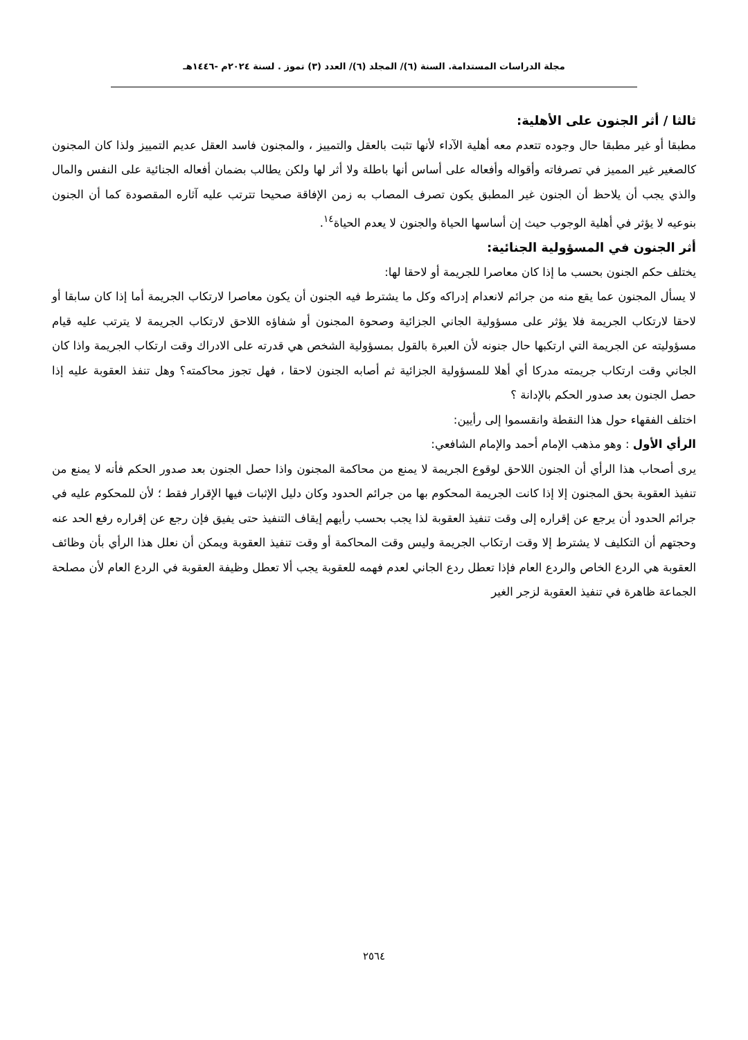مجلة الدراسات المستدامة. السنة (٦)/ المجلد (٦)/ العدد (٣) تموز . لسنة ٢٠٢٤م -١٤٤٦هـ
ثالثا / أثر الجنون على الأهلية:
مطبقا أو غير مطبقا حال وجوده تتعدم معه أهلية الآداء لأنها تثبت بالعقل والتمييز ، والمجنون فاسد العقل عديم التمييز ولذا كان المجنون كالصغير غير المميز في تصرفاته وأقواله وأفعاله على أساس أنها باطلة ولا أثر لها ولكن يطالب بضمان أفعاله الجنائية على النفس والمال والذي يجب أن يلاحظ أن الجنون غير المطبق يكون تصرف المصاب به زمن الإفاقة صحيحا تترتب عليه آثاره المقصودة كما أن الجنون بنوعيه لا يؤثر في أهلية الوجوب حيث إن أساسها الحياة والجنون لا يعدم الحياة<sup>١٤</sup>.
أثر الجنون في المسؤولية الجنائية:
يختلف حكم الجنون بحسب ما إذا كان معاصرا للجريمة أو لاحقا لها:
لا يسأل المجنون عما يقع منه من جرائم لانعدام إدراكه وكل ما يشترط فيه الجنون أن يكون معاصرا لارتكاب الجريمة أما إذا كان سابقا أو لاحقا لارتكاب الجريمة فلا يؤثر على مسؤولية الجاني الجزائية وصحوة المجنون أو شفاؤه اللاحق لارتكاب الجريمة لا يترتب عليه قيام مسؤوليته عن الجريمة التي ارتكبها حال جنونه لأن العبرة بالقول بمسؤولية الشخص هي قدرته على الادراك وقت ارتكاب الجريمة واذا كان الجاني وقت ارتكاب جريمته مدركا أي أهلا للمسؤولية الجزائية ثم أصابه الجنون لاحقا ، فهل تجوز محاكمته؟ وهل تنفذ العقوبة عليه إذا حصل الجنون بعد صدور الحكم بالإدانة ؟
اختلف الفقهاء حول هذا النقطة وانقسموا إلى رأيين:
الرأي الأول : وهو مذهب الإمام أحمد والإمام الشافعي:
يرى أصحاب هذا الرأي أن الجنون اللاحق لوقوع الجريمة لا يمنع من محاكمة المجنون واذا حصل الجنون بعد صدور الحكم فأنه لا يمنع من تنفيذ العقوبة بحق المجنون إلا إذا كانت الجريمة المحكوم بها من جرائم الحدود وكان دليل الإثبات فيها الإقرار فقط ؛ لأن للمحكوم عليه في جرائم الحدود أن يرجع عن إقراره إلى وقت تنفيذ العقوبة لذا يجب بحسب رأيهم إيقاف التنفيذ حتى يفيق فإن رجع عن إقراره رفع الحد عنه وحجتهم أن التكليف لا يشترط إلا وقت ارتكاب الجريمة وليس وقت المحاكمة أو وقت تنفيذ العقوبة ويمكن أن نعلل هذا الرأي بأن وظائف العقوبة هي الردع الخاص والردع العام فإذا تعطل ردع الجاني لعدم فهمه للعقوبة يجب ألا تعطل وظيفة العقوبة في الردع العام لأن مصلحة الجماعة ظاهرة في تنفيذ العقوبة لزجر الغير
٢٥٦٤